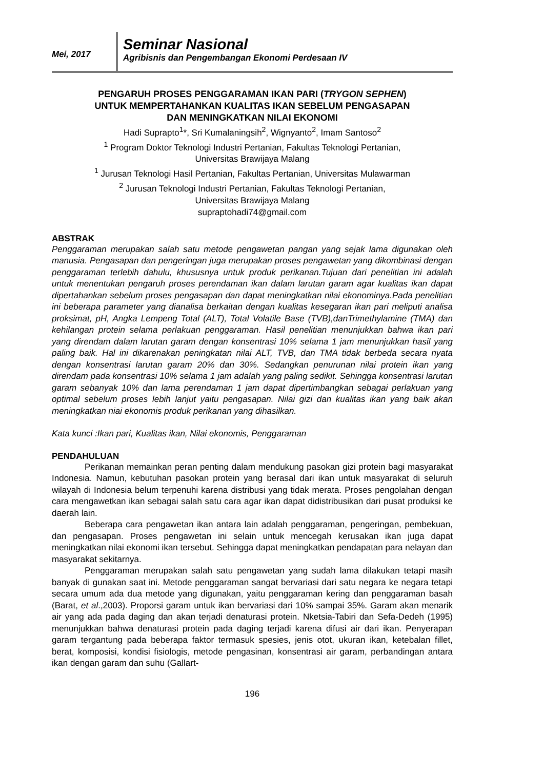Mei, 2017
Seminar Nasional
Agribisnis dan Pengembangan Ekonomi Perdesaan IV
PENGARUH PROSES PENGGARAMAN IKAN PARI (TRYGON SEPHEN)
UNTUK MEMPERTAHANKAN KUALITAS IKAN SEBELUM PENGASAPAN
DAN MENINGKATKAN NILAI EKONOMI
Hadi Suprapto<sup>1</sup>*, Sri Kumalaningsih<sup>2</sup>, Wignyanto<sup>2</sup>, Imam Santoso<sup>2</sup>
<sup>1</sup> Program Doktor Teknologi Industri Pertanian, Fakultas Teknologi Pertanian,
Universitas Brawijaya Malang
<sup>1</sup> Jurusan Teknologi Hasil Pertanian, Fakultas Pertanian, Universitas Mulawarman
<sup>2</sup> Jurusan Teknologi Industri Pertanian, Fakultas Teknologi Pertanian,
Universitas Brawijaya Malang
supraptohadi74@gmail.com
ABSTRAK
Penggaraman merupakan salah satu metode pengawetan pangan yang sejak lama digunakan oleh manusia. Pengasapan dan pengeringan juga merupakan proses pengawetan yang dikombinasi dengan penggaraman terlebih dahulu, khususnya untuk produk perikanan.Tujuan dari penelitian ini adalah untuk menentukan pengaruh proses perendaman ikan dalam larutan garam agar kualitas ikan dapat dipertahankan sebelum proses pengasapan dan dapat meningkatkan nilai ekonominya.Pada penelitian ini beberapa parameter yang dianalisa berkaitan dengan kualitas kesegaran ikan pari meliputi analisa proksimat, pH, Angka Lempeng Total (ALT), Total Volatile Base (TVB),danTrimethylamine (TMA) dan kehilangan protein selama perlakuan penggaraman. Hasil penelitian menunjukkan bahwa ikan pari yang direndam dalam larutan garam dengan konsentrasi 10% selama 1 jam menunjukkan hasil yang paling baik. Hal ini dikarenakan peningkatan nilai ALT, TVB, dan TMA tidak berbeda secara nyata dengan konsentrasi larutan garam 20% dan 30%. Sedangkan penurunan nilai protein ikan yang direndam pada konsentrasi 10% selama 1 jam adalah yang paling sedikit. Sehingga konsentrasi larutan garam sebanyak 10% dan lama perendaman 1 jam dapat dipertimbangkan sebagai perlakuan yang optimal sebelum proses lebih lanjut yaitu pengasapan. Nilai gizi dan kualitas ikan yang baik akan meningkatkan niai ekonomis produk perikanan yang dihasilkan.
Kata kunci :Ikan pari, Kualitas ikan, Nilai ekonomis, Penggaraman
PENDAHULUAN
Perikanan memainkan peran penting dalam mendukung pasokan gizi protein bagi masyarakat Indonesia. Namun, kebutuhan pasokan protein yang berasal dari ikan untuk masyarakat di seluruh wilayah di Indonesia belum terpenuhi karena distribusi yang tidak merata. Proses pengolahan dengan cara mengawetkan ikan sebagai salah satu cara agar ikan dapat didistribusikan dari pusat produksi ke daerah lain.
Beberapa cara pengawetan ikan antara lain adalah penggaraman, pengeringan, pembekuan, dan pengasapan. Proses pengawetan ini selain untuk mencegah kerusakan ikan juga dapat meningkatkan nilai ekonomi ikan tersebut. Sehingga dapat meningkatkan pendapatan para nelayan dan masyarakat sekitarnya.
Penggaraman merupakan salah satu pengawetan yang sudah lama dilakukan tetapi masih banyak di gunakan saat ini. Metode penggaraman sangat bervariasi dari satu negara ke negara tetapi secara umum ada dua metode yang digunakan, yaitu penggaraman kering dan penggaraman basah (Barat, et al.,2003). Proporsi garam untuk ikan bervariasi dari 10% sampai 35%. Garam akan menarik air yang ada pada daging dan akan terjadi denaturasi protein. Nketsia-Tabiri dan Sefa-Dedeh (1995) menunjukkan bahwa denaturasi protein pada daging terjadi karena difusi air dari ikan. Penyerapan garam tergantung pada beberapa faktor termasuk spesies, jenis otot, ukuran ikan, ketebalan fillet, berat, komposisi, kondisi fisiologis, metode pengasinan, konsentrasi air garam, perbandingan antara ikan dengan garam dan suhu (Gallart-
196